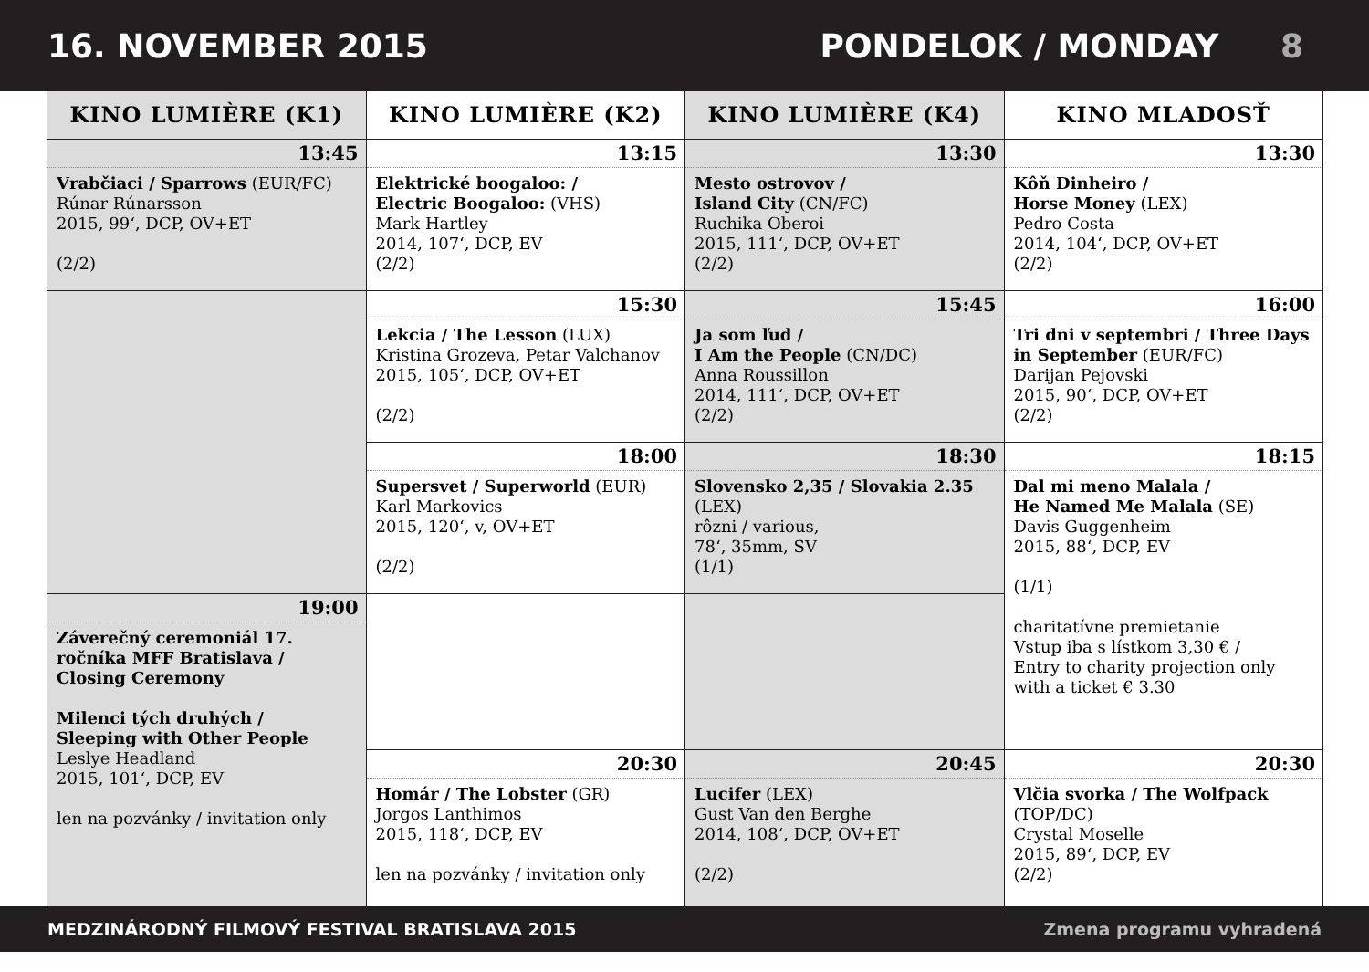16. NOVEMBER 2015 PONDELOK / MONDAY 8
| KINO LUMIÈRE (K1) | KINO LUMIÈRE (K2) | KINO LUMIÈRE (K4) | KINO MLADOSŤ |
| --- | --- | --- | --- |
| 13:45 | 13:15 | 13:30 | 13:30 |
| Vrabčiaci / Sparrows (EUR/FC) Rúnar Rúnarsson 2015, 99‘, DCP, OV+ET (2/2) | Elektrické boogaloo: / Electric Boogaloo: (VHS) Mark Hartley 2014, 107‘, DCP, EV (2/2) | Mesto ostrovov / Island City (CN/FC) Ruchika Oberoi 2015, 111‘, DCP, OV+ET (2/2) | Kôň Dinheiro / Horse Money (LEX) Pedro Costa 2014, 104‘, DCP, OV+ET (2/2) |
| | 15:30 | 15:45 | 16:00 |
| | Lekcia / The Lesson (LUX) Kristina Grozeva, Petar Valchanov 2015, 105‘, DCP, OV+ET (2/2) | Ja som ľud / I Am the People (CN/DC) Anna Roussillon 2014, 111‘, DCP, OV+ET (2/2) | Tri dni v septembri / Three Days in September (EUR/FC) Darijan Pejovski 2015, 90‘, DCP, OV+ET (2/2) |
| | 18:00 | 18:30 | 18:15 |
| | Supersvet / Superworld (EUR) Karl Markovics 2015, 120‘, v, OV+ET (2/2) | Slovensko 2,35 / Slovakia 2.35 (LEX) rôzni / various, 78‘, 35mm, SV (1/1) | Dal mi meno Malala / He Named Me Malala (SE) Davis Guggenheim 2015, 88‘, DCP, EV (1/1) charitatívne premietanie Vstup iba s lístkom 3,30 € / Entry to charity projection only with a ticket € 3.30 |
| 19:00 | | | |
| Záverečný ceremoniál 17. ročníka MFF Bratislava / Closing Ceremony Milenci tých druhých / Sleeping with Other People Leslye Headland 2015, 101‘, DCP, EV len na pozvánky / invitation only | | | |
| | 20:30 | 20:45 | 20:30 |
| | Homár / The Lobster (GR) Jorgos Lanthimos 2015, 118‘, DCP, EV len na pozvánky / invitation only | Lucifer (LEX) Gust Van den Berghe 2014, 108‘, DCP, OV+ET (2/2) | Vlčia svorka / The Wolfpack (TOP/DC) Crystal Moselle 2015, 89‘, DCP, EV (2/2) |
MEDZINÁRODNÝ FILMOVÝ FESTIVAL BRATISLAVA 2015 Zmena programu vyhradená